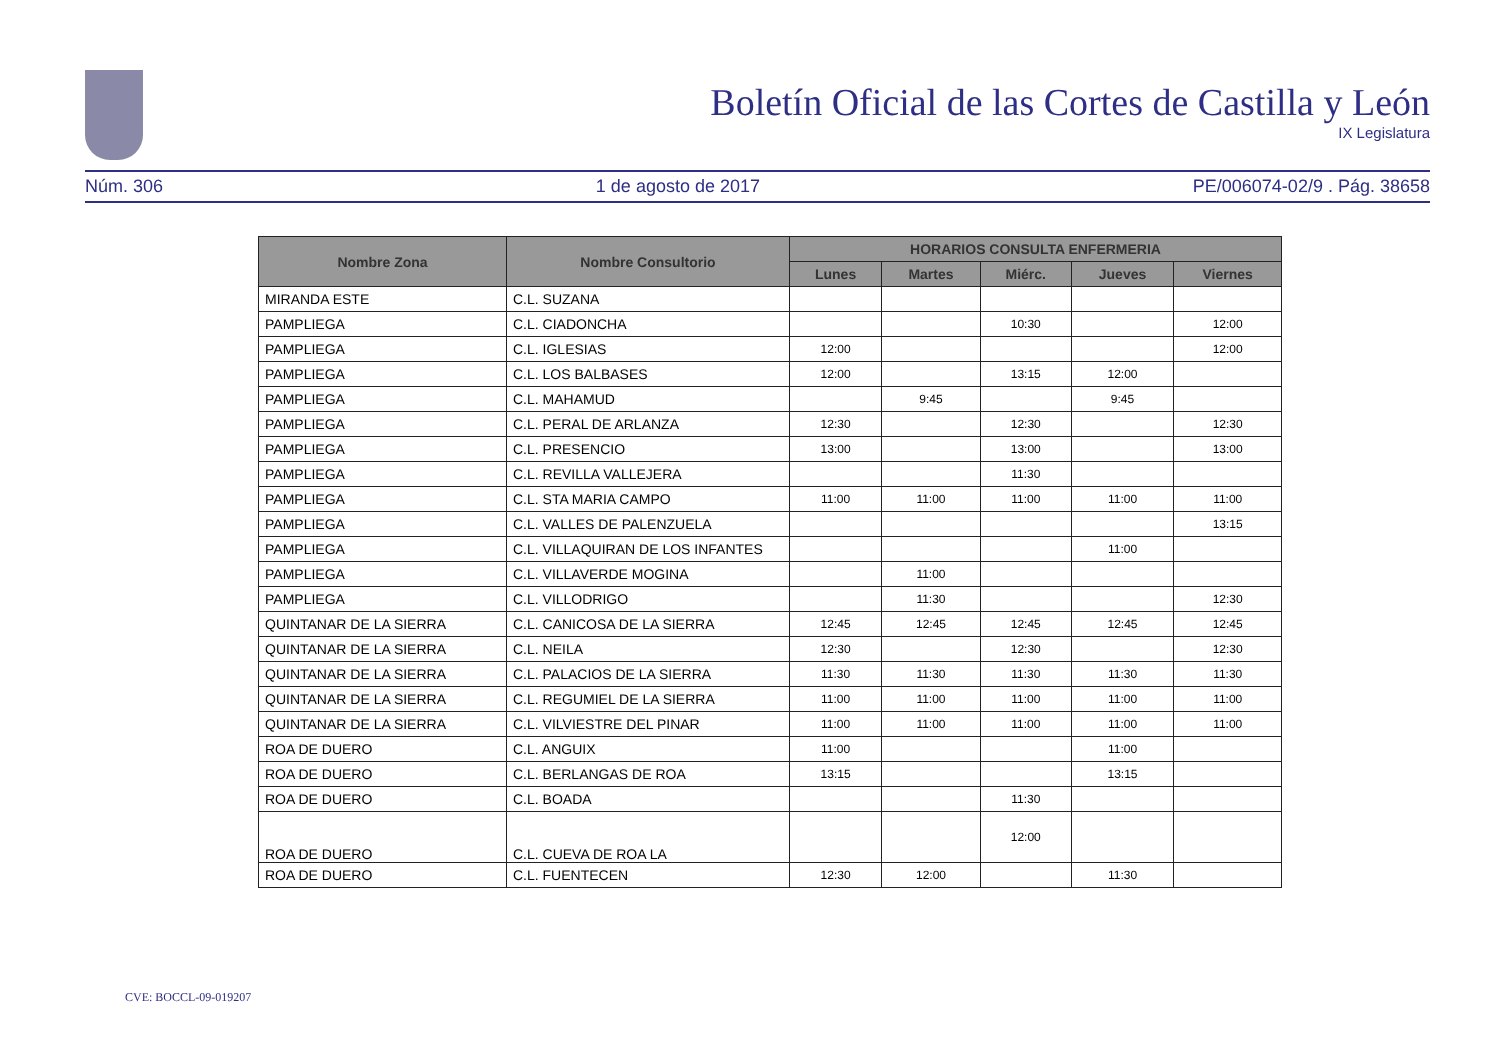Boletín Oficial de las Cortes de Castilla y León
IX Legislatura
Núm. 306 1 de agosto de 2017 PE/006074-02/9 . Pág. 38658
| Nombre Zona | Nombre Consultorio | HORARIOS CONSULTA ENFERMERIA | | | | |
| --- | --- | --- | --- | --- | --- | --- |
| | | Lunes | Martes | Miérc. | Jueves | Viernes |
| MIRANDA ESTE | C.L. SUZANA | | | | | |
| PAMPLIEGA | C.L. CIADONCHA | | | 10:30 | | 12:00 |
| PAMPLIEGA | C.L. IGLESIAS | 12:00 | | | | 12:00 |
| PAMPLIEGA | C.L. LOS BALBASES | 12:00 | | 13:15 | 12:00 | |
| PAMPLIEGA | C.L. MAHAMUD | | 9:45 | | 9:45 | |
| PAMPLIEGA | C.L. PERAL DE ARLANZA | 12:30 | | 12:30 | | 12:30 |
| PAMPLIEGA | C.L. PRESENCIO | 13:00 | | 13:00 | | 13:00 |
| PAMPLIEGA | C.L. REVILLA VALLEJERA | | | 11:30 | | |
| PAMPLIEGA | C.L. STA MARIA CAMPO | 11:00 | 11:00 | 11:00 | 11:00 | 11:00 |
| PAMPLIEGA | C.L. VALLES DE PALENZUELA | | | | | 13:15 |
| PAMPLIEGA | C.L. VILLAQUIRAN DE LOS INFANTES | | | | 11:00 | |
| PAMPLIEGA | C.L. VILLAVERDE MOGINA | | 11:00 | | | |
| PAMPLIEGA | C.L. VILLODRIGO | | 11:30 | | | 12:30 |
| QUINTANAR DE LA SIERRA | C.L. CANICOSA DE LA SIERRA | 12:45 | 12:45 | 12:45 | 12:45 | 12:45 |
| QUINTANAR DE LA SIERRA | C.L. NEILA | 12:30 | | 12:30 | | 12:30 |
| QUINTANAR DE LA SIERRA | C.L. PALACIOS DE LA SIERRA | 11:30 | 11:30 | 11:30 | 11:30 | 11:30 |
| QUINTANAR DE LA SIERRA | C.L. REGUMIEL DE LA SIERRA | 11:00 | 11:00 | 11:00 | 11:00 | 11:00 |
| QUINTANAR DE LA SIERRA | C.L. VILVIESTRE DEL PINAR | 11:00 | 11:00 | 11:00 | 11:00 | 11:00 |
| ROA DE DUERO | C.L. ANGUIX | 11:00 | | | 11:00 | |
| ROA DE DUERO | C.L. BERLANGAS DE ROA | 13:15 | | | 13:15 | |
| ROA DE DUERO | C.L. BOADA | | | 11:30 | | |
| ROA DE DUERO | C.L. CUEVA DE ROA LA | | | 12:00 | | |
| ROA DE DUERO | C.L. FUENTECEN | 12:30 | 12:00 | | 11:30 | |
CVE: BOCCL-09-019207